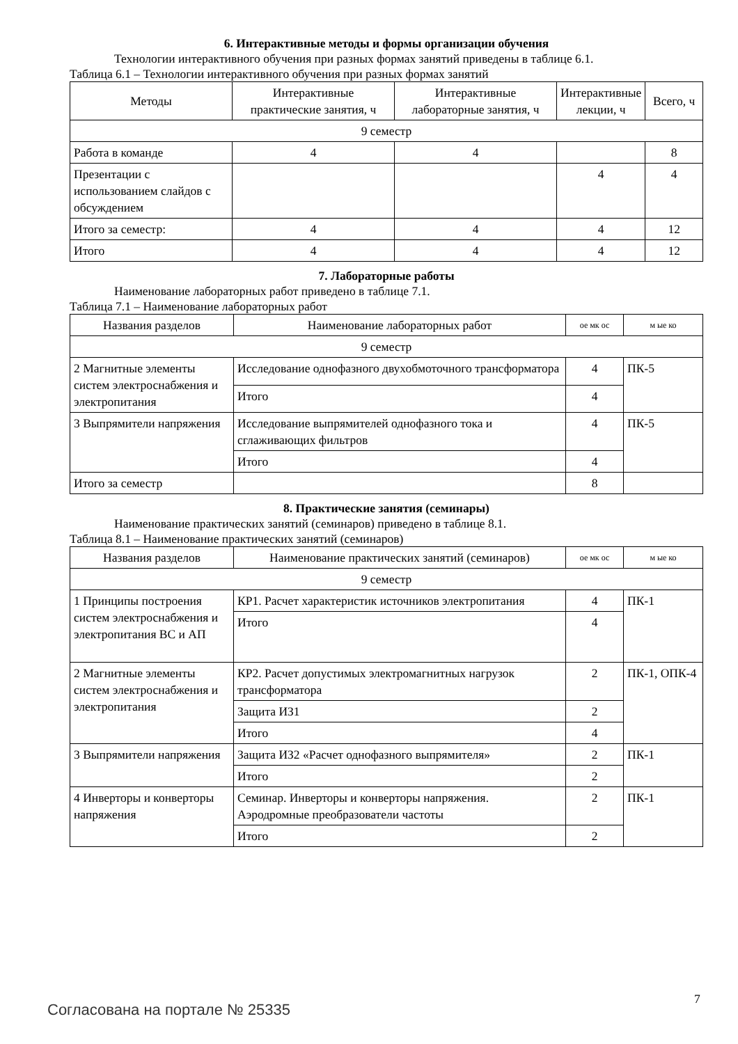6. Интерактивные методы и формы организации обучения
Технологии интерактивного обучения при разных формах занятий приведены в таблице 6.1.
Таблица 6.1 – Технологии интерактивного обучения при разных формах занятий
| Методы | Интерактивные практические занятия, ч | Интерактивные лабораторные занятия, ч | Интерактивные лекции, ч | Всего, ч |
| --- | --- | --- | --- | --- |
| 9 семестр | | | | |
| Работа в команде | 4 | 4 | | 8 |
| Презентации с использованием слайдов с обсуждением | | | 4 | 4 |
| Итого за семестр: | 4 | 4 | 4 | 12 |
| Итого | 4 | 4 | 4 | 12 |
7. Лабораторные работы
Наименование лабораторных работ приведено в таблице 7.1.
Таблица 7.1 – Наименование лабораторных работ
| Названия разделов | Наименование лабораторных работ | ое мк ос | м ые ко |
| --- | --- | --- | --- |
| 9 семестр | | | |
| 2 Магнитные элементы систем электроснабжения и электропитания | Исследование однофазного двухобмоточного трансформатора | 4 | ПК-5 |
| | Итого | 4 | |
| 3 Выпрямители напряжения | Исследование выпрямителей однофазного тока и сглаживающих фильтров | 4 | ПК-5 |
| | Итого | 4 | |
| Итого за семестр | | 8 | |
8. Практические занятия (семинары)
Наименование практических занятий (семинаров) приведено в таблице 8.1.
Таблица 8.1 – Наименование практических занятий (семинаров)
| Названия разделов | Наименование практических занятий (семинаров) | ое мк ос | м ые ко |
| --- | --- | --- | --- |
| 9 семестр | | | |
| 1 Принципы построения систем электроснабжения и электропитания ВС и АП | КР1. Расчет характеристик источников электропитания | 4 | ПК-1 |
| | Итого | 4 | |
| 2 Магнитные элементы систем электроснабжения и электропитания | КР2. Расчет допустимых электромагнитных нагрузок трансформатора | 2 | ПК-1, ОПК-4 |
| | Защита ИЗ1 | 2 | |
| | Итого | 4 | |
| 3 Выпрямители напряжения | Защита ИЗ2 «Расчет однофазного выпрямителя» | 2 | ПК-1 |
| | Итого | 2 | |
| 4 Инверторы и конверторы напряжения | Семинар. Инверторы и конверторы напряжения. Аэродромные преобразователи частоты | 2 | ПК-1 |
| | Итого | 2 | |
Согласована на портале № 25335
7